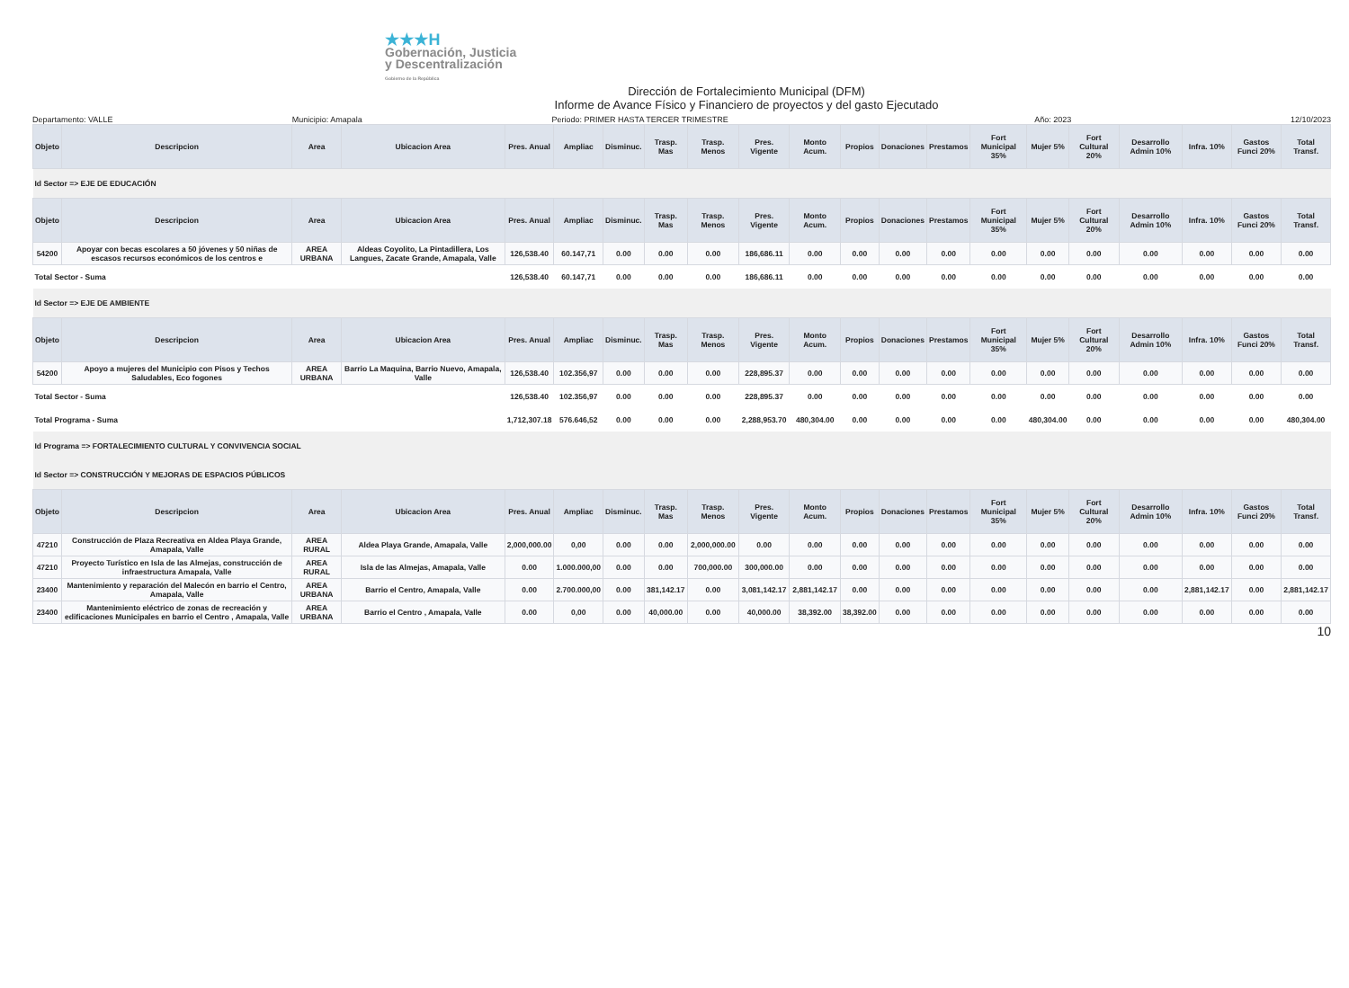★★★H
Gobernación, Justicia
y Descentralización
Gobierno de la República
Dirección de Fortalecimiento Municipal (DFM)
Informe de Avance Físico y Financiero de proyectos y del gasto Ejecutado
Departamento: VALLE Municipio: Amapala Periodo: PRIMER HASTA TERCER TRIMESTRE Año: 2023 12/10/2023
| Objeto | Descripcion | Area | Ubicacion Area | Pres. Anual | Ampliac | Disminuc. | Trasp. Mas | Trasp. Menos | Pres. Vigente | Monto Acum. | Propios | Donaciones | Prestamos | Fort Municipal 35% | Mujer 5% | Fort Cultural 20% | Desarrollo Admin 10% | Infra. 10% | Gastos Funci 20% | Total Transf. |
| --- | --- | --- | --- | --- | --- | --- | --- | --- | --- | --- | --- | --- | --- | --- | --- | --- | --- | --- | --- | --- |
| Id Sector => EJE DE EDUCACIÓN | | | | | | | | | | | | | | | | | | | | |
| Objeto | Descripcion | Area | Ubicacion Area | Pres. Anual | Ampliac | Disminuc. | Trasp. Mas | Trasp. Menos | Pres. Vigente | Monto Acum. | Propios | Donaciones | Prestamos | Fort Municipal 35% | Mujer 5% | Fort Cultural 20% | Desarrollo Admin 10% | Infra. 10% | Gastos Funci 20% | Total Transf. |
| 54200 | Apoyar con becas escolares a 50 jóvenes y 50 niñas de escasos recursos económicos de los centros e | AREA URBANA | Aldeas Coyolito, La Pintadillera, Los Langues, Zacate Grande, Amapala, Valle | 126,538.40 | 60.147,71 | 0.00 | 0.00 | 0.00 | 186,686.11 | 0.00 | 0.00 | 0.00 | 0.00 | 0.00 | 0.00 | 0.00 | 0.00 | 0.00 | 0.00 | 0.00 |
| Total Sector - Suma | | | | 126,538.40 | 60.147,71 | 0.00 | 0.00 | 0.00 | 186,686.11 | 0.00 | 0.00 | 0.00 | 0.00 | 0.00 | 0.00 | 0.00 | 0.00 | 0.00 | 0.00 | 0.00 |
| Id Sector => EJE DE AMBIENTE | | | | | | | | | | | | | | | | | | | | |
| Objeto | Descripcion | Area | Ubicacion Area | Pres. Anual | Ampliac | Disminuc. | Trasp. Mas | Trasp. Menos | Pres. Vigente | Monto Acum. | Propios | Donaciones | Prestamos | Fort Municipal 35% | Mujer 5% | Fort Cultural 20% | Desarrollo Admin 10% | Infra. 10% | Gastos Funci 20% | Total Transf. |
| 54200 | Apoyo a mujeres del Municipio con Pisos y Techos Saludables, Eco fogones | AREA URBANA | Barrio La Maquina, Barrio Nuevo, Amapala, Valle | 126,538.40 | 102.356,97 | 0.00 | 0.00 | 0.00 | 228,895.37 | 0.00 | 0.00 | 0.00 | 0.00 | 0.00 | 0.00 | 0.00 | 0.00 | 0.00 | 0.00 | 0.00 |
| Total Sector - Suma | | | | 126,538.40 | 102.356,97 | 0.00 | 0.00 | 0.00 | 228,895.37 | 0.00 | 0.00 | 0.00 | 0.00 | 0.00 | 0.00 | 0.00 | 0.00 | 0.00 | 0.00 | 0.00 |
| Total Programa - Suma | | | | 1,712,307.18 | 576.646,52 | 0.00 | 0.00 | 0.00 | 2,288,953.70 | 480,304.00 | 0.00 | 0.00 | 0.00 | 0.00 | 480,304.00 | 0.00 | 0.00 | 0.00 | 0.00 | 480,304.00 |
| Id Programa => FORTALECIMIENTO CULTURAL Y CONVIVENCIA SOCIAL | | | | | | | | | | | | | | | | | | | | |
| Id Sector => CONSTRUCCIÓN Y MEJORAS DE ESPACIOS PÚBLICOS | | | | | | | | | | | | | | | | | | | | |
| Objeto | Descripcion | Area | Ubicacion Area | Pres. Anual | Ampliac | Disminuc. | Trasp. Mas | Trasp. Menos | Pres. Vigente | Monto Acum. | Propios | Donaciones | Prestamos | Fort Municipal 35% | Mujer 5% | Fort Cultural 20% | Desarrollo Admin 10% | Infra. 10% | Gastos Funci 20% | Total Transf. |
| 47210 | Construcción de Plaza Recreativa en Aldea Playa Grande, Amapala, Valle | AREA RURAL | Aldea Playa Grande, Amapala, Valle | 2,000,000.00 | 0,00 | 0.00 | 0.00 | 2,000,000.00 | 0.00 | 0.00 | 0.00 | 0.00 | 0.00 | 0.00 | 0.00 | 0.00 | 0.00 | 0.00 | 0.00 | 0.00 |
| 47210 | Proyecto Turístico en Isla de las Almejas, construcción de infraestructura Amapala, Valle | AREA RURAL | Isla de las Almejas, Amapala, Valle | 0.00 | 1.000.000,00 | 0.00 | 0.00 | 700,000.00 | 300,000.00 | 0.00 | 0.00 | 0.00 | 0.00 | 0.00 | 0.00 | 0.00 | 0.00 | 0.00 | 0.00 | 0.00 |
| 23400 | Mantenimiento y reparación del Malecón en barrio el Centro, Amapala, Valle | AREA URBANA | Barrio el Centro, Amapala, Valle | 0.00 | 2.700.000,00 | 0.00 | 381,142.17 | 0.00 | 3,081,142.17 | 2,881,142.17 | 0.00 | 0.00 | 0.00 | 0.00 | 0.00 | 0.00 | 0.00 | 2,881,142.17 | 0.00 | 2,881,142.17 |
| 23400 | Mantenimiento eléctrico de zonas de recreación y edificaciones Municipales en barrio el Centro , Amapala, Valle | AREA URBANA | Barrio el Centro , Amapala, Valle | 0.00 | 0,00 | 0.00 | 40,000.00 | 0.00 | 40,000.00 | 38,392.00 | 38,392.00 | 0.00 | 0.00 | 0.00 | 0.00 | 0.00 | 0.00 | 0.00 | 0.00 | 0.00 |
10